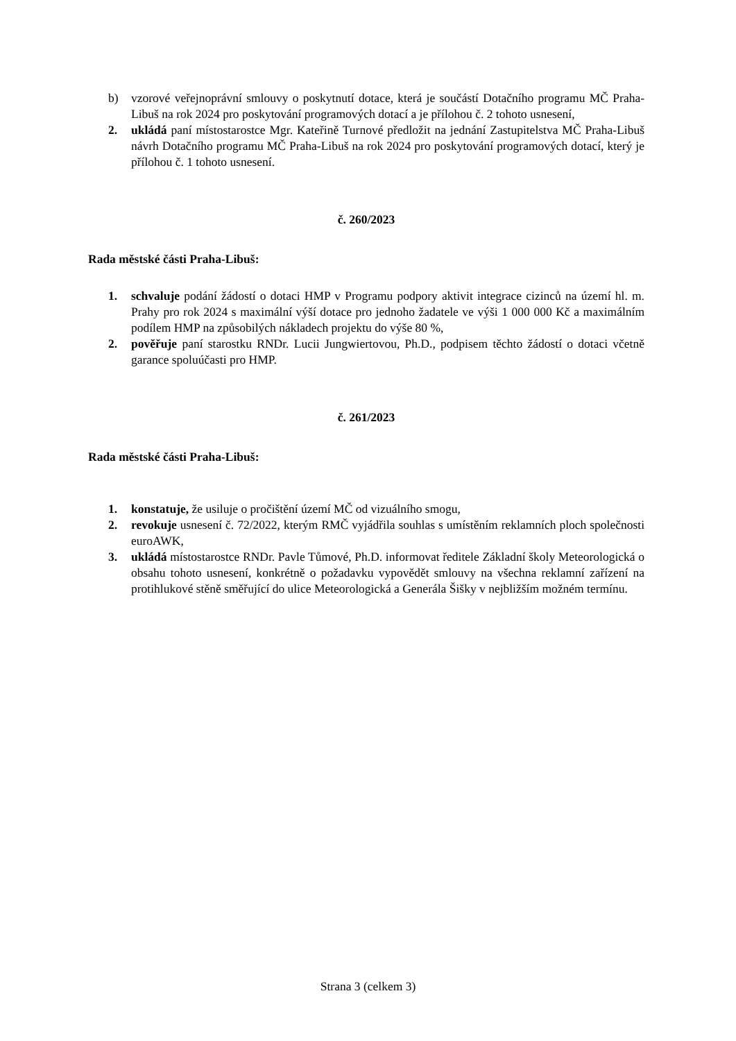b) vzorové veřejnoprávní smlouvy o poskytnutí dotace, která je součástí Dotačního programu MČ Praha-Libuš na rok 2024 pro poskytování programových dotací a je přílohou č. 2 tohoto usnesení,
2. ukládá paní místostarostce Mgr. Kateřině Turnové předložit na jednání Zastupitelstva MČ Praha-Libuš návrh Dotačního programu MČ Praha-Libuš na rok 2024 pro poskytování programových dotací, který je přílohou č. 1 tohoto usnesení.
č. 260/2023
Rada městské části Praha-Libuš:
1. schvaluje podání žádostí o dotaci HMP v Programu podpory aktivit integrace cizinců na území hl. m. Prahy pro rok 2024 s maximální výší dotace pro jednoho žadatele ve výši 1 000 000 Kč a maximálním podílem HMP na způsobilých nákladech projektu do výše 80 %,
2. pověřuje paní starostku RNDr. Lucii Jungwiertovou, Ph.D., podpisem těchto žádostí o dotaci včetně garance spoluúčasti pro HMP.
č. 261/2023
Rada městské části Praha-Libuš:
1. konstatuje, že usiluje o pročištění území MČ od vizuálního smogu,
2. revokuje usnesení č. 72/2022, kterým RMČ vyjádřila souhlas s umístěním reklamních ploch společnosti euroAWK,
3. ukládá místostarostce RNDr. Pavle Tůmové, Ph.D. informovat ředitele Základní školy Meteorologická o obsahu tohoto usnesení, konkrétně o požadavku vypovědět smlouvy na všechna reklamní zařízení na protihlukové stěně směřující do ulice Meteorologická a Generála Šišky v nejbližším možném termínu.
Strana 3 (celkem 3)